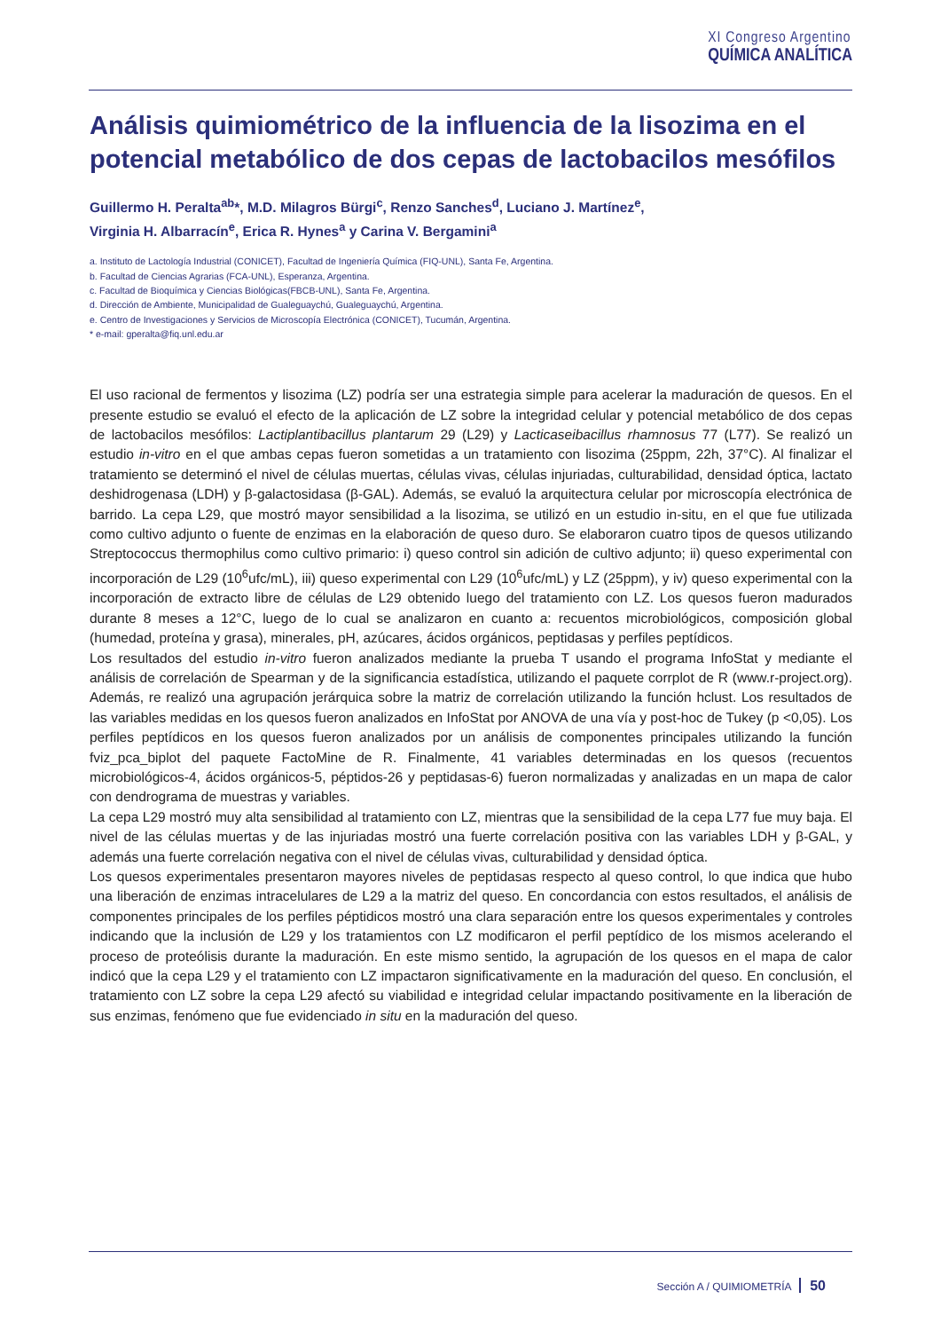XI Congreso Argentino
QUÍMICA ANALÍTICA
Análisis quimiométrico de la influencia de la lisozima en el potencial metabólico de dos cepas de lactobacilos mesófilos
Guillermo H. Peralta<sup>ab</sup>*, M.D. Milagros Bürgi<sup>c</sup>, Renzo Sanches<sup>d</sup>, Luciano J. Martínez<sup>e</sup>,
Virginia H. Albarracín<sup>e</sup>, Erica R. Hynes<sup>a</sup> y Carina V. Bergamini<sup>a</sup>
a. Instituto de Lactología Industrial (CONICET), Facultad de Ingeniería Química (FIQ-UNL), Santa Fe, Argentina.
b. Facultad de Ciencias Agrarias (FCA-UNL), Esperanza, Argentina.
c. Facultad de Bioquímica y Ciencias Biológicas(FBCB-UNL), Santa Fe, Argentina.
d. Dirección de Ambiente, Municipalidad de Gualeguaychú, Gualeguaychú, Argentina.
e. Centro de Investigaciones y Servicios de Microscopía Electrónica (CONICET), Tucumán, Argentina.
* e-mail: gperalta@fiq.unl.edu.ar
El uso racional de fermentos y lisozima (LZ) podría ser una estrategia simple para acelerar la maduración de quesos. En el presente estudio se evaluó el efecto de la aplicación de LZ sobre la integridad celular y potencial metabólico de dos cepas de lactobacilos mesófilos: Lactiplantibacillus plantarum 29 (L29) y Lacticaseibacillus rhamnosus 77 (L77). Se realizó un estudio in-vitro en el que ambas cepas fueron sometidas a un tratamiento con lisozima (25ppm, 22h, 37°C). Al finalizar el tratamiento se determinó el nivel de células muertas, células vivas, células injuriadas, culturabilidad, densidad óptica, lactato deshidrogenasa (LDH) y β-galactosidasa (β-GAL). Además, se evaluó la arquitectura celular por microscopía electrónica de barrido. La cepa L29, que mostró mayor sensibilidad a la lisozima, se utilizó en un estudio in-situ, en el que fue utilizada como cultivo adjunto o fuente de enzimas en la elaboración de queso duro. Se elaboraron cuatro tipos de quesos utilizando Streptococcus thermophilus como cultivo primario: i) queso control sin adición de cultivo adjunto; ii) queso experimental con incorporación de L29 (10<sup>6</sup>ufc/mL), iii) queso experimental con L29 (10<sup>6</sup>ufc/mL) y LZ (25ppm), y iv) queso experimental con la incorporación de extracto libre de células de L29 obtenido luego del tratamiento con LZ. Los quesos fueron madurados durante 8 meses a 12°C, luego de lo cual se analizaron en cuanto a: recuentos microbiológicos, composición global (humedad, proteína y grasa), minerales, pH, azúcares, ácidos orgánicos, peptidasas y perfiles peptídicos.
Los resultados del estudio in-vitro fueron analizados mediante la prueba T usando el programa InfoStat y mediante el análisis de correlación de Spearman y de la significancia estadística, utilizando el paquete corrplot de R (www.r-project.org). Además, re realizó una agrupación jerárquica sobre la matriz de correlación utilizando la función hclust. Los resultados de las variables medidas en los quesos fueron analizados en InfoStat por ANOVA de una vía y post-hoc de Tukey (p <0,05). Los perfiles peptídicos en los quesos fueron analizados por un análisis de componentes principales utilizando la función fviz_pca_biplot del paquete FactoMine de R. Finalmente, 41 variables determinadas en los quesos (recuentos microbiológicos-4, ácidos orgánicos-5, péptidos-26 y peptidasas-6) fueron normalizadas y analizadas en un mapa de calor con dendrograma de muestras y variables.
La cepa L29 mostró muy alta sensibilidad al tratamiento con LZ, mientras que la sensibilidad de la cepa L77 fue muy baja. El nivel de las células muertas y de las injuriadas mostró una fuerte correlación positiva con las variables LDH y β-GAL, y además una fuerte correlación negativa con el nivel de células vivas, culturabilidad y densidad óptica.
Los quesos experimentales presentaron mayores niveles de peptidasas respecto al queso control, lo que indica que hubo una liberación de enzimas intracelulares de L29 a la matriz del queso. En concordancia con estos resultados, el análisis de componentes principales de los perfiles péptidicos mostró una clara separación entre los quesos experimentales y controles indicando que la inclusión de L29 y los tratamientos con LZ modificaron el perfil peptídico de los mismos acelerando el proceso de proteólisis durante la maduración. En este mismo sentido, la agrupación de los quesos en el mapa de calor indicó que la cepa L29 y el tratamiento con LZ impactaron significativamente en la maduración del queso. En conclusión, el tratamiento con LZ sobre la cepa L29 afectó su viabilidad e integridad celular impactando positivamente en la liberación de sus enzimas, fenómeno que fue evidenciado in situ en la maduración del queso.
Sección A / QUIMIOMETRÍA 50